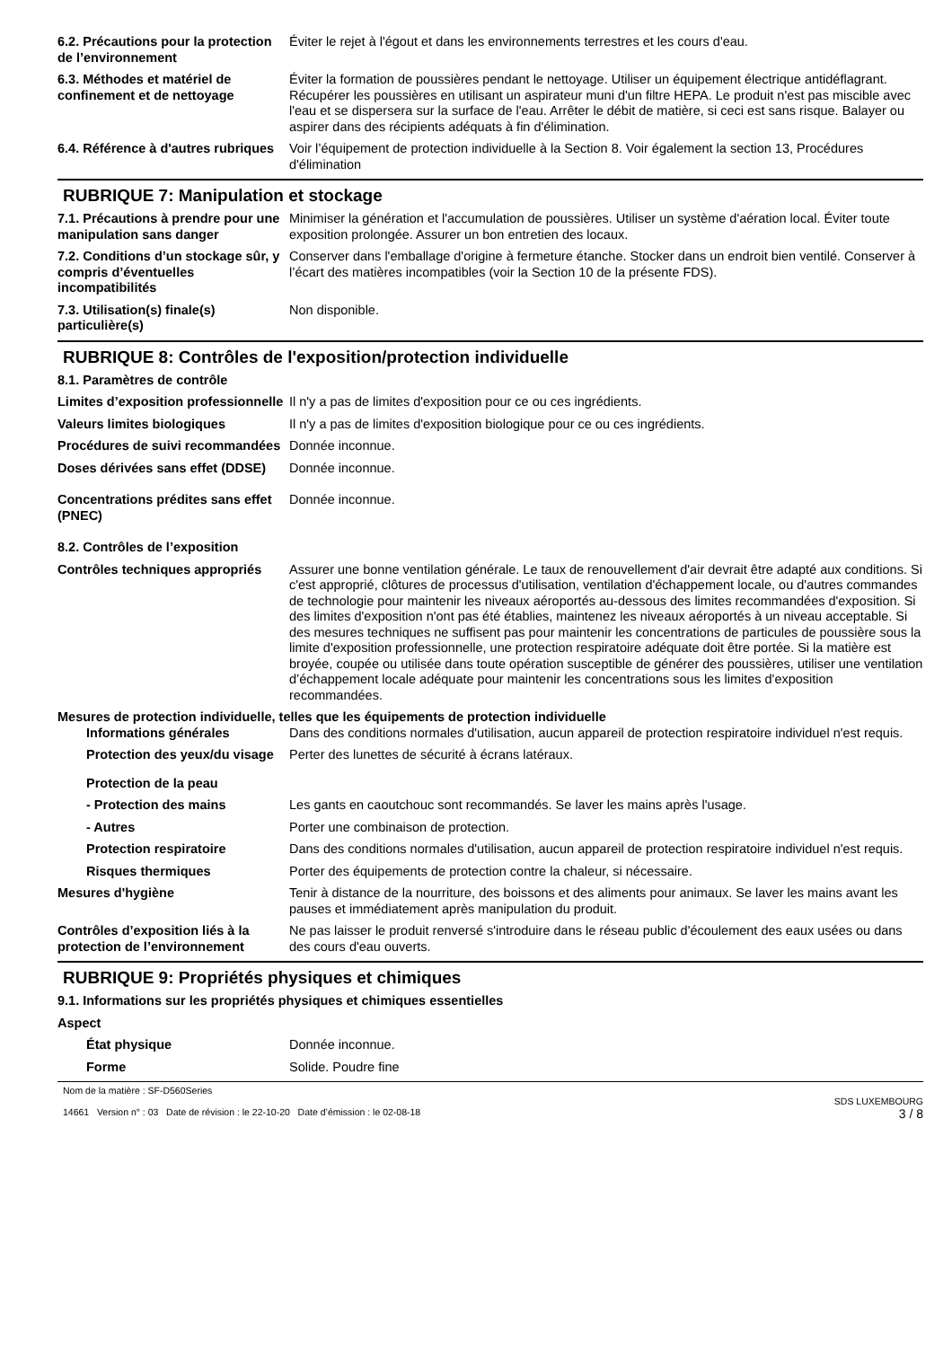6.2. Précautions pour la protection de l’environnement
Éviter le rejet à l'égout et dans les environnements terrestres et les cours d'eau.
6.3. Méthodes et matériel de confinement et de nettoyage
Éviter la formation de poussières pendant le nettoyage. Utiliser un équipement électrique antidéflagrant. Récupérer les poussières en utilisant un aspirateur muni d'un filtre HEPA. Le produit n'est pas miscible avec l'eau et se dispersera sur la surface de l'eau. Arrêter le débit de matière, si ceci est sans risque. Balayer ou aspirer dans des récipients adéquats à fin d'élimination.
6.4. Référence à d'autres rubriques
Voir l’équipement de protection individuelle à la Section 8. Voir également la section 13, Procédures d'élimination
RUBRIQUE 7: Manipulation et stockage
7.1. Précautions à prendre pour une manipulation sans danger
Minimiser la génération et l'accumulation de poussières. Utiliser un système d'aération local. Éviter toute exposition prolongée. Assurer un bon entretien des locaux.
7.2. Conditions d’un stockage sûr, y compris d’éventuelles incompatibilités
Conserver dans l'emballage d'origine à fermeture étanche. Stocker dans un endroit bien ventilé. Conserver à l’écart des matières incompatibles (voir la Section 10 de la présente FDS).
7.3. Utilisation(s) finale(s) particulière(s)
Non disponible.
RUBRIQUE 8: Contrôles de l'exposition/protection individuelle
8.1. Paramètres de contrôle
Limites d’exposition professionnelle
Il n'y a pas de limites d'exposition pour ce ou ces ingrédients.
Valeurs limites biologiques Il n'y a pas de limites d'exposition biologique pour ce ou ces ingrédients.
Procédures de suivi recommandées
Donnée inconnue.
Doses dérivées sans effet (DDSE)
Donnée inconnue.
Concentrations prédites sans effet (PNEC)
Donnée inconnue.
8.2. Contrôles de l’exposition
Contrôles techniques appropriés
Assurer une bonne ventilation générale. Le taux de renouvellement d'air devrait être adapté aux conditions. Si c'est approprié, clôtures de processus d'utilisation, ventilation d'échappement locale, ou d'autres commandes de technologie pour maintenir les niveaux aéroportés au-dessous des limites recommandées d'exposition. Si des limites d'exposition n'ont pas été établies, maintenez les niveaux aéroportés à un niveau acceptable. Si des mesures techniques ne suffisent pas pour maintenir les concentrations de particules de poussière sous la limite d'exposition professionnelle, une protection respiratoire adéquate doit être portée. Si la matière est broyée, coupée ou utilisée dans toute opération susceptible de générer des poussières, utiliser une ventilation d’échappement locale adéquate pour maintenir les concentrations sous les limites d'exposition recommandées.
Mesures de protection individuelle, telles que les équipements de protection individuelle
Informations générales Dans des conditions normales d'utilisation, aucun appareil de protection respiratoire individuel n'est requis.
Protection des yeux/du visage
Perter des lunettes de sécurité à écrans latéraux.
Protection de la peau
- Protection des mains Les gants en caoutchouc sont recommandés. Se laver les mains après l'usage.
- Autres Porter une combinaison de protection.
Protection respiratoire Dans des conditions normales d'utilisation, aucun appareil de protection respiratoire individuel n'est requis.
Risques thermiques Porter des équipements de protection contre la chaleur, si nécessaire.
Mesures d'hygiène Tenir à distance de la nourriture, des boissons et des aliments pour animaux. Se laver les mains avant les pauses et immédiatement après manipulation du produit.
Contrôles d’exposition liés à la protection de l’environnement
Ne pas laisser le produit renversé s'introduire dans le réseau public d'écoulement des eaux usées ou dans des cours d'eau ouverts.
RUBRIQUE 9: Propriétés physiques et chimiques
9.1. Informations sur les propriétés physiques et chimiques essentielles
Aspect
État physique Donnée inconnue.
Forme Solide. Poudre fine
Nom de la matière : SF-D560Series
14661 Version n° : 03 Date de révision : le 22-10-20 Date d’émission : le 02-08-18
SDS LUXEMBOURG
3 / 8